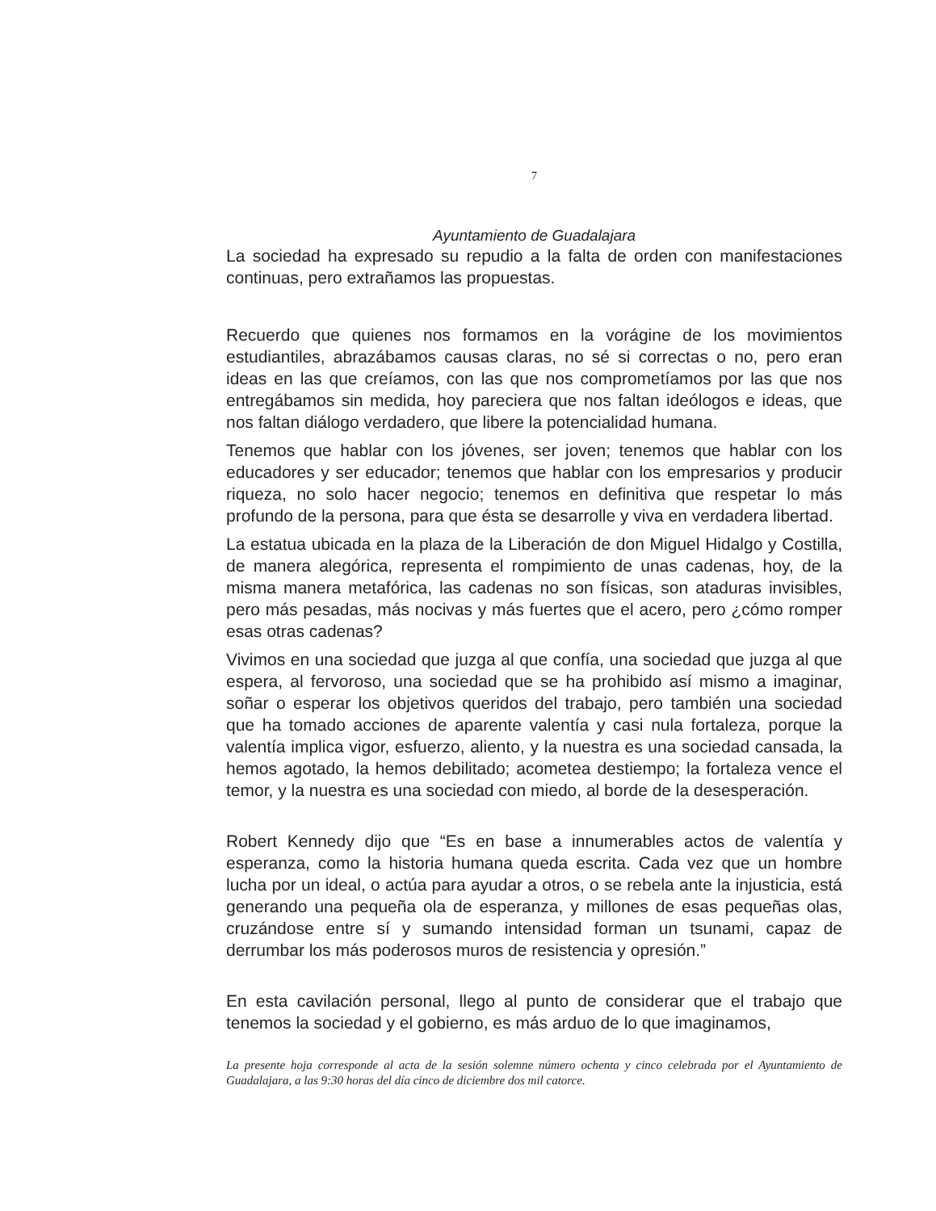7
Ayuntamiento de Guadalajara
La sociedad ha expresado su repudio a la falta de orden con manifestaciones continuas, pero extrañamos las propuestas.
Recuerdo que quienes nos formamos en la vorágine de los movimientos estudiantiles, abrazábamos causas claras, no sé si correctas o no, pero eran ideas en las que creíamos, con las que nos comprometíamos por las que nos entregábamos sin medida, hoy pareciera que nos faltan ideólogos e ideas, que nos faltan diálogo verdadero, que libere la potencialidad humana.
Tenemos que hablar con los jóvenes, ser joven; tenemos que hablar con los educadores y ser educador; tenemos que hablar con los empresarios y producir riqueza, no solo hacer negocio; tenemos en definitiva que respetar lo más profundo de la persona, para que ésta se desarrolle y viva en verdadera libertad.
La estatua ubicada en la plaza de la Liberación de don Miguel Hidalgo y Costilla, de manera alegórica, representa el rompimiento de unas cadenas, hoy, de la misma manera metafórica, las cadenas no son físicas, son ataduras invisibles, pero más pesadas, más nocivas y más fuertes que el acero, pero ¿cómo romper esas otras cadenas?
Vivimos en una sociedad que juzga al que confía, una sociedad que juzga al que espera, al fervoroso, una sociedad que se ha prohibido así mismo a imaginar, soñar o esperar los objetivos queridos del trabajo, pero también una sociedad que ha tomado acciones de aparente valentía y casi nula fortaleza, porque la valentía implica vigor, esfuerzo, aliento, y la nuestra es una sociedad cansada, la hemos agotado, la hemos debilitado; acometea destiempo; la fortaleza vence el temor, y la nuestra es una sociedad con miedo, al borde de la desesperación.
Robert Kennedy dijo que “Es en base a innumerables actos de valentía y esperanza, como la historia humana queda escrita. Cada vez que un hombre lucha por un ideal, o actúa para ayudar a otros, o se rebela ante la injusticia, está generando una pequeña ola de esperanza, y millones de esas pequeñas olas, cruzándose entre sí y sumando intensidad forman un tsunami, capaz de derrumbar los más poderosos muros de resistencia y opresión.”
En esta cavilación personal, llego al punto de considerar que el trabajo que tenemos la sociedad y el gobierno, es más arduo de lo que imaginamos,
La presente hoja corresponde al acta de la sesión solemne número ochenta y cinco celebrada por el Ayuntamiento de Guadalajara, a las 9:30 horas del día cinco de diciembre dos mil catorce.